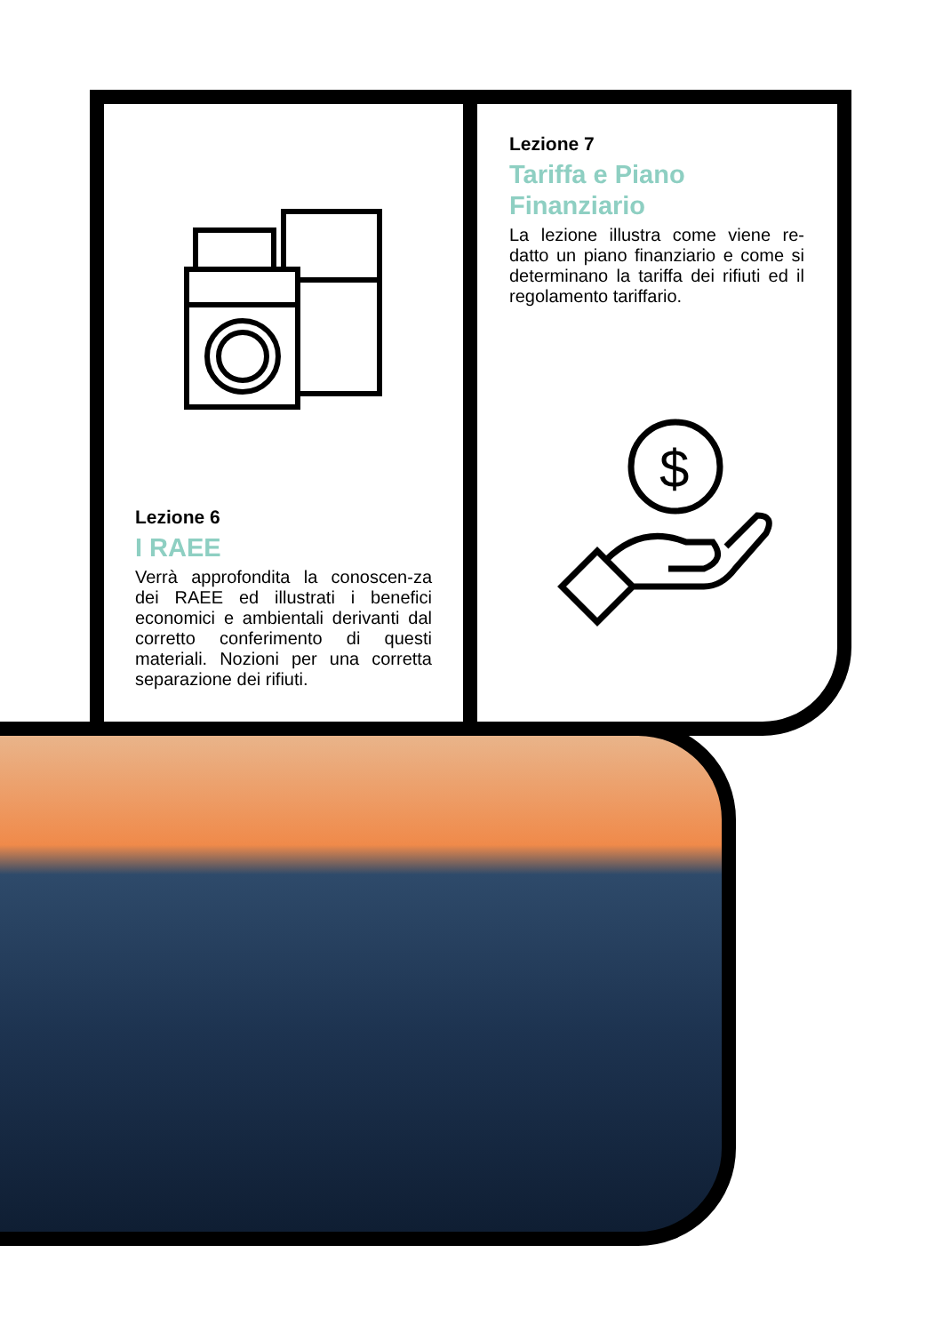Lezione 7
Tariffa e Piano Finanziario
La lezione illustra come viene re-datto un piano finanziario e come si determinano la tariffa dei rifiuti ed il regolamento tariffario.
$
Lezione 6
I RAEE
Verrà approfondita la conoscen-za dei RAEE ed illustrati i benefici economici e ambientali derivanti dal corretto conferimento di questi materiali. Nozioni per una corretta separazione dei rifiuti.